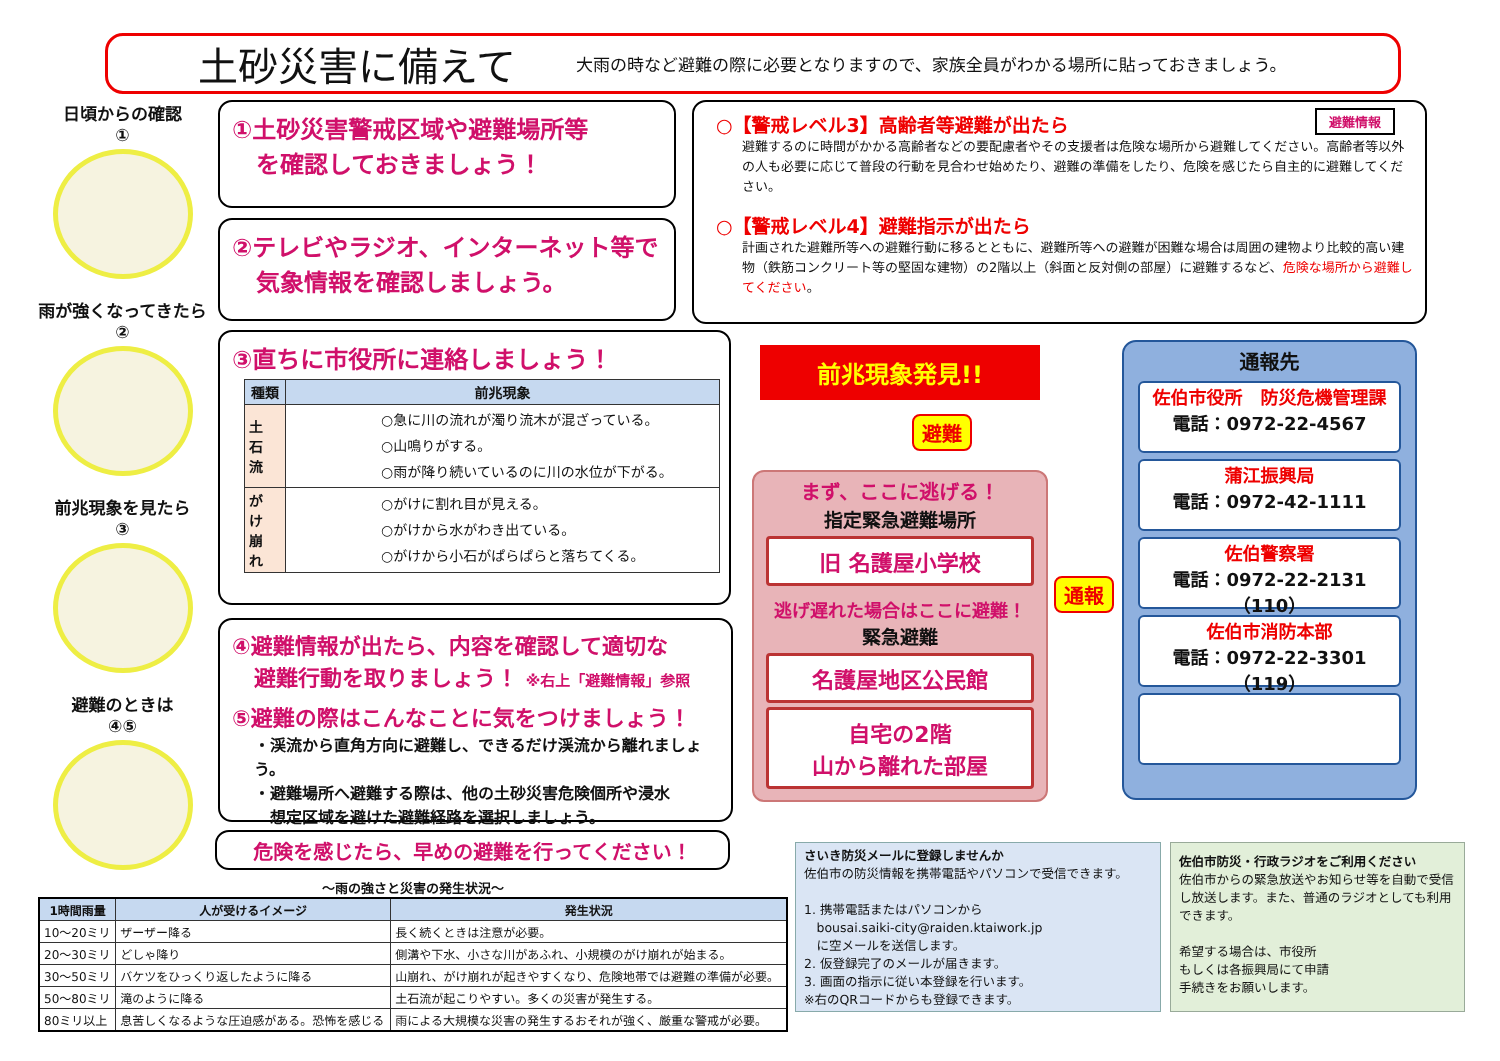土砂災害に備えて
大雨の時など避難の際に必要となりますので、家族全員がわかる場所に貼っておきましょう。
日頃からの確認
①
雨が強くなってきたら
②
前兆現象を見たら
③
避難のときは
④⑤
①土砂災害警戒区域や避難場所等
　を確認しておきましょう！
②テレビやラジオ、インターネット等で
　気象情報を確認しましょう。
避難情報
○【警戒レベル3】高齢者等避難が出たら
避難するのに時間がかかる高齢者などの要配慮者やその支援者は危険な場所から避難してください。高齢者等以外の人も必要に応じて普段の行動を見合わせ始めたり、避難の準備をしたり、危険を感じたら自主的に避難してください。
○【警戒レベル4】避難指示が出たら
計画された避難所等への避難行動に移るとともに、避難所等への避難が困難な場合は周囲の建物より比較的高い建物（鉄筋コンクリート等の堅固な建物）の2階以上（斜面と反対側の部屋）に避難するなど、危険な場所から避難してください。
③直ちに市役所に連絡しましょう！
| 種類 | 前兆現象 |
| --- | --- |
| 土 石 流 | ○急に川の流れが濁り流木が混ざっている。 ○山鳴りがする。 ○雨が降り続いているのに川の水位が下がる。 |
| が け 崩 れ | ○がけに割れ目が見える。 ○がけから水がわき出ている。 ○がけから小石がぱらぱらと落ちてくる。 |
④避難情報が出たら、内容を確認して適切な
　避難行動を取りましょう！ ※右上「避難情報」参照
⑤避難の際はこんなことに気をつけましょう！
・渓流から直角方向に避難し、できるだけ渓流から離れましょう。
・避難場所へ避難する際は、他の土砂災害危険個所や浸水
　想定区域を避けた避難経路を選択しましょう。
危険を感じたら、早めの避難を行ってください！
前兆現象発見!!
避難
まず、ここに逃げる！
指定緊急避難場所
旧 名護屋小学校
逃げ遅れた場合はここに避難！
緊急避難
名護屋地区公民館
自宅の2階
山から離れた部屋
通報
通報先
佐伯市役所　防災危機管理課
電話：0972-22-4567
蒲江振興局
電話：0972-42-1111
佐伯警察署
電話：0972-22-2131（110）
佐伯市消防本部
電話：0972-22-3301（119）
～雨の強さと災害の発生状況～
| 1時間雨量 | 人が受けるイメージ | 発生状況 |
| --- | --- | --- |
| 10～20ミリ | ザーザー降る | 長く続くときは注意が必要。 |
| 20～30ミリ | どしゃ降り | 側溝や下水、小さな川があふれ、小規模のがけ崩れが始まる。 |
| 30～50ミリ | バケツをひっくり返したように降る | 山崩れ、がけ崩れが起きやすくなり、危険地帯では避難の準備が必要。 |
| 50～80ミリ | 滝のように降る | 土石流が起こりやすい。多くの災害が発生する。 |
| 80ミリ以上 | 息苦しくなるような圧迫感がある。恐怖を感じる | 雨による大規模な災害の発生するおそれが強く、厳重な警戒が必要。 |
さいき防災メールに登録しませんか
佐伯市の防災情報を携帯電話やパソコンで受信できます。
1. 携帯電話またはパソコンから
　bousai.saiki-city@raiden.ktaiwork.jp
　に空メールを送信します。
2. 仮登録完了のメールが届きます。
3. 画面の指示に従い本登録を行います。
※右のQRコードからも登録できます。
佐伯市防災・行政ラジオをご利用ください
佐伯市からの緊急放送やお知らせ等を自動で受信し放送します。また、普通のラジオとしても利用できます。
希望する場合は、市役所
もしくは各振興局にて申請
手続きをお願いします。